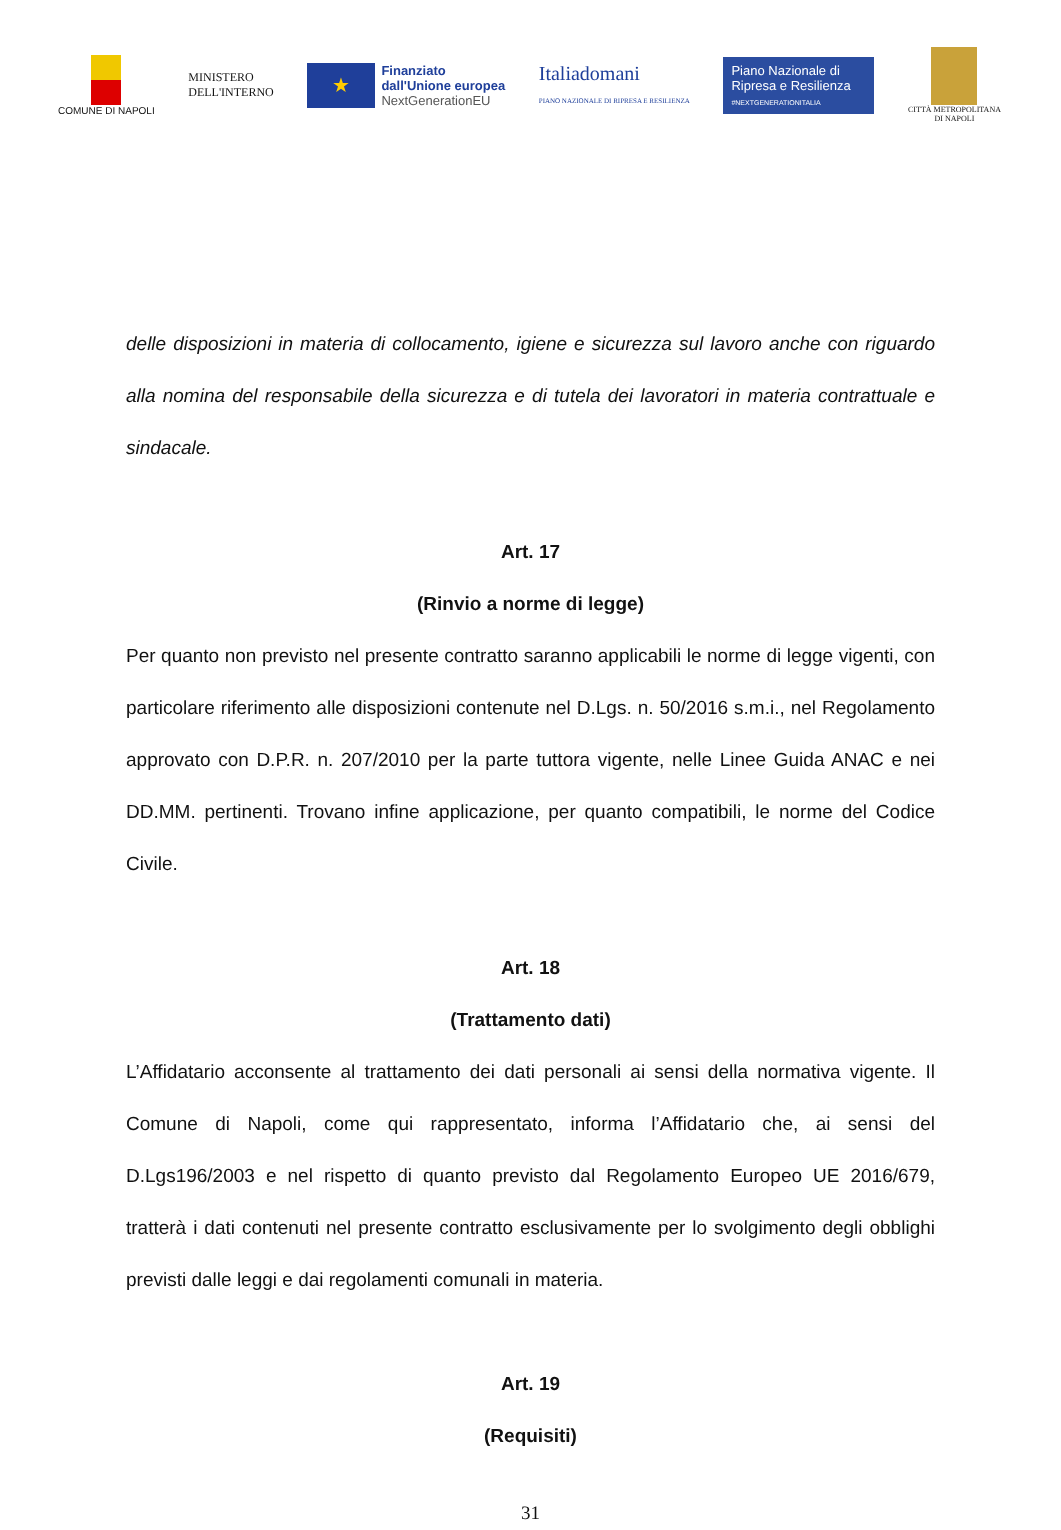COMUNE DI NAPOLI
MINISTERO
DELL'INTERNO
★
Finanziato
dall'Unione europea
NextGenerationEU
Italiadomani
PIANO NAZIONALE DI RIPRESA E RESILIENZA
Piano Nazionale di Ripresa e Resilienza
#NEXTGENERATIONITALIA
CITTÀ METROPOLITANA
DI NAPOLI
delle disposizioni in materia di collocamento, igiene e sicurezza sul lavoro anche con riguardo alla nomina del responsabile della sicurezza e di tutela dei lavoratori in materia contrattuale e sindacale.
Art. 17
(Rinvio a norme di legge)
Per quanto non previsto nel presente contratto saranno applicabili le norme di legge vigenti, con particolare riferimento alle disposizioni contenute nel D.Lgs. n. 50/2016 s.m.i., nel Regolamento approvato con D.P.R. n. 207/2010 per la parte tuttora vigente, nelle Linee Guida ANAC e nei DD.MM. pertinenti. Trovano infine applicazione, per quanto compatibili, le norme del Codice Civile.
Art. 18
(Trattamento dati)
L’Affidatario acconsente al trattamento dei dati personali ai sensi della normativa vigente. Il Comune di Napoli, come qui rappresentato, informa l’Affidatario che, ai sensi del D.Lgs196/2003 e nel rispetto di quanto previsto dal Regolamento Europeo UE 2016/679, tratterà i dati contenuti nel presente contratto esclusivamente per lo svolgimento degli obblighi previsti dalle leggi e dai regolamenti comunali in materia.
Art. 19
(Requisiti)
31